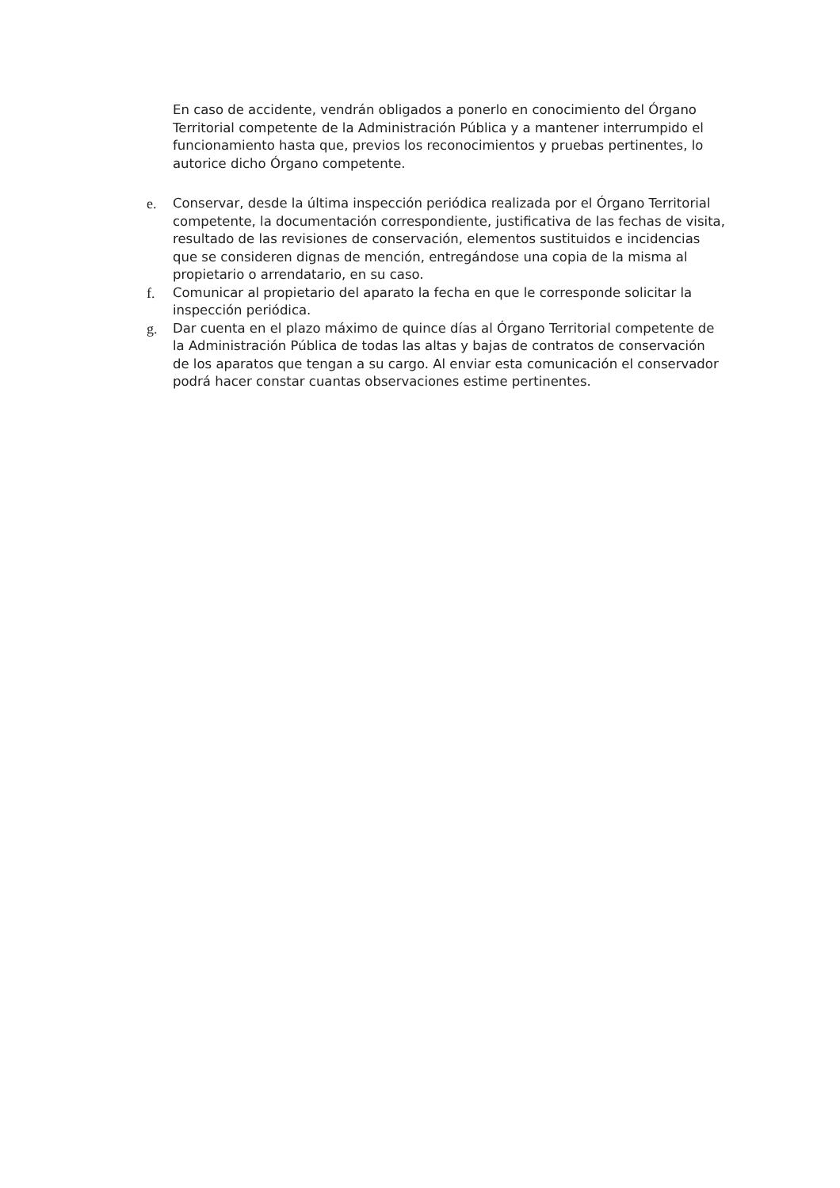En caso de accidente, vendrán obligados a ponerlo en conocimiento del Órgano Territorial competente de la Administración Pública y a mantener interrumpido el funcionamiento hasta que, previos los reconocimientos y pruebas pertinentes, lo autorice dicho Órgano competente.
e. Conservar, desde la última inspección periódica realizada por el Órgano Territorial competente, la documentación correspondiente, justificativa de las fechas de visita, resultado de las revisiones de conservación, elementos sustituidos e incidencias que se consideren dignas de mención, entregándose una copia de la misma al propietario o arrendatario, en su caso.
f. Comunicar al propietario del aparato la fecha en que le corresponde solicitar la inspección periódica.
g. Dar cuenta en el plazo máximo de quince días al Órgano Territorial competente de la Administración Pública de todas las altas y bajas de contratos de conservación de los aparatos que tengan a su cargo. Al enviar esta comunicación el conservador podrá hacer constar cuantas observaciones estime pertinentes.